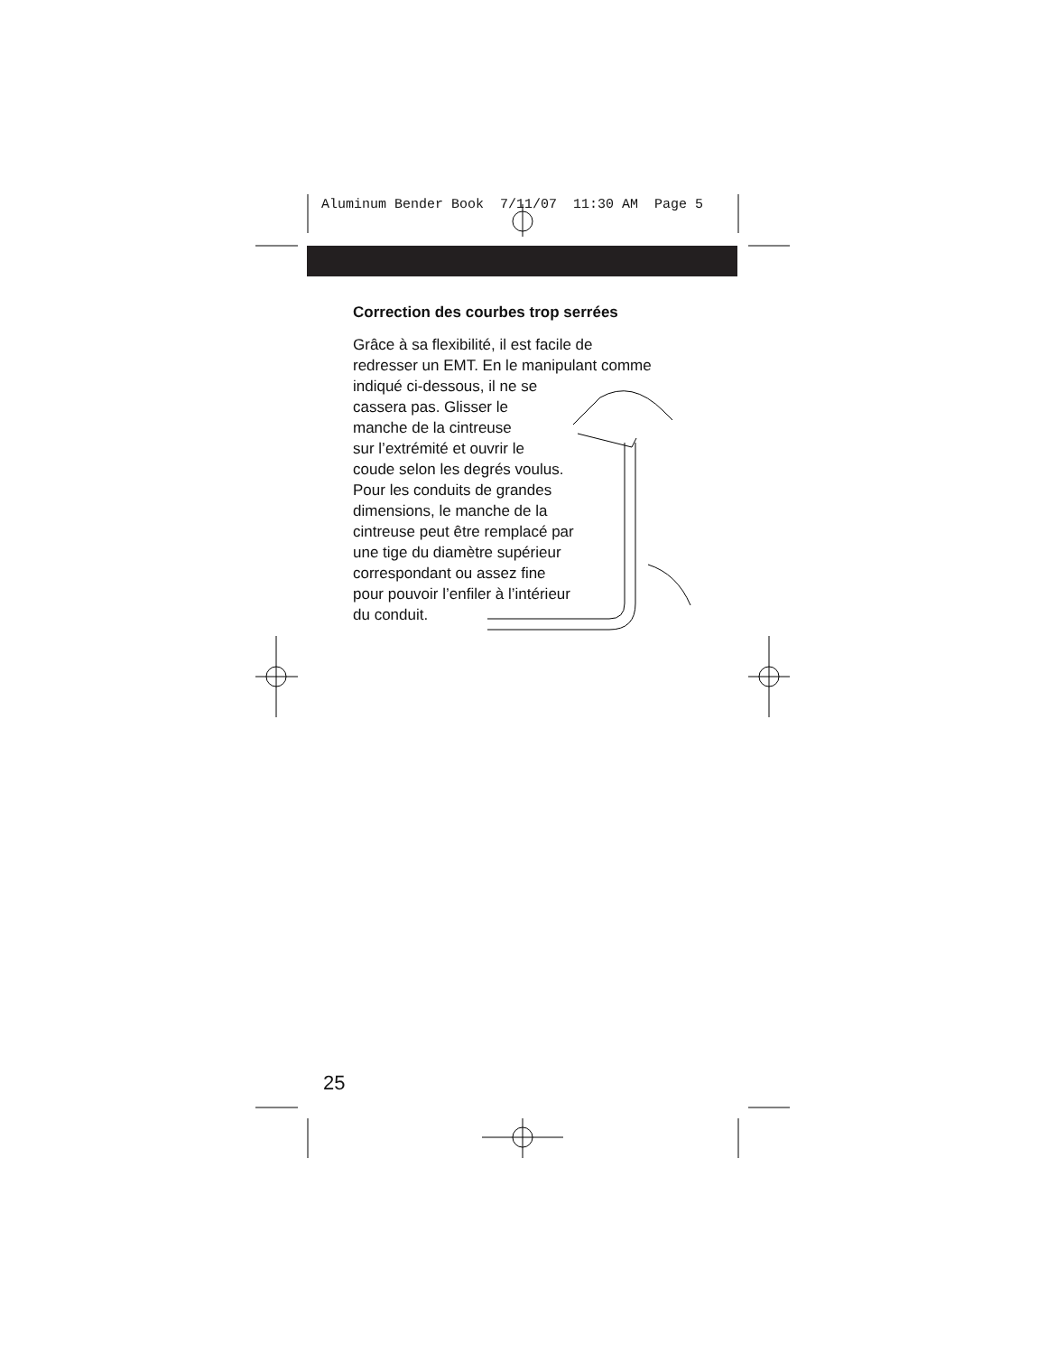Aluminum Bender Book 7/11/07 11:30 AM Page 5
Correction des courbes trop serrées
Grâce à sa flexibilité, il est facile de
redresser un EMT. En le manipulant comme
indiqué ci-dessous, il ne se
cassera pas. Glisser le
manche de la cintreuse
sur l’extrémité et ouvrir le
coude selon les degrés voulus.
Pour les conduits de grandes
dimensions, le manche de la
cintreuse peut être remplacé par
une tige du diamètre supérieur
correspondant ou assez fine
pour pouvoir l’enfiler à l’intérieur
du conduit.
25